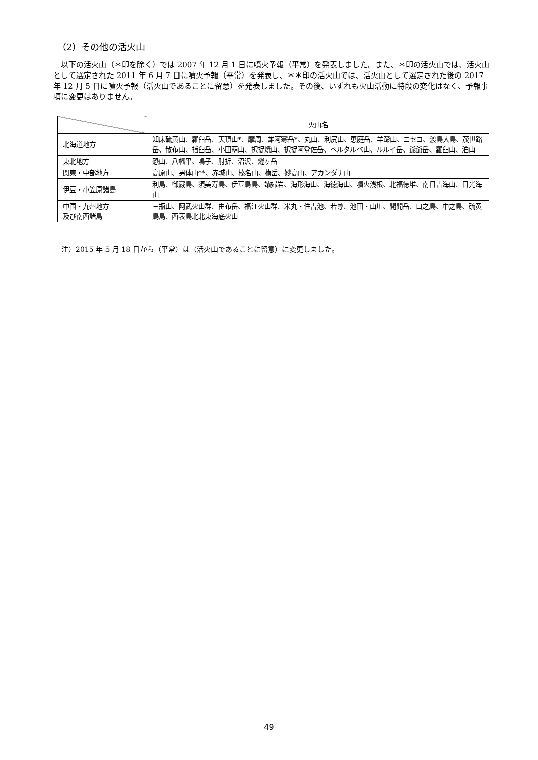（2）その他の活火山
以下の活火山（＊印を除く）では 2007 年 12 月 1 日に噴火予報（平常）を発表しました。また、＊印の活火山では、活火山として選定された 2011 年 6 月 7 日に噴火予報（平常）を発表し、＊＊印の活火山では、活火山として選定された後の 2017 年 12 月 5 日に噴火予報（活火山であることに留意）を発表しました。その後、いずれも火山活動に特段の変化はなく、予報事項に変更はありません。
| | 火山名 |
| --- | --- |
| 北海道地方 | 知床硫黄山、羅臼岳、天頂山*、摩周、雄阿寒岳*、丸山、利尻山、恵庭岳、羊蹄山、ニセコ、渡島大島、茂世路岳、散布山、指臼岳、小田萌山、択捉焼山、択捉阿登佐岳、ベルタルベ山、ルルイ岳、爺爺岳、羅臼山、泊山 |
| 東北地方 | 恐山、八幡平、鳴子、肘折、沼沢、燧ヶ岳 |
| 関東・中部地方 | 高原山、男体山**、赤城山、榛名山、横岳、妙高山、アカンダナ山 |
| 伊豆・小笠原諸島 | 利島、御蔵島、須美寿島、伊豆鳥島、孀婦岩、海形海山、海徳海山、噴火浅根、北福徳堆、南日吉海山、日光海山 |
| 中国・九州地方 及び南西諸島 | 三瓶山、阿武火山群、由布岳、福江火山群、米丸・住吉池、若尊、池田・山川、開聞岳、口之島、中之島、硫黄鳥島、西表島北北東海底火山 |
注）2015 年 5 月 18 日から（平常）は（活火山であることに留意）に変更しました。
49